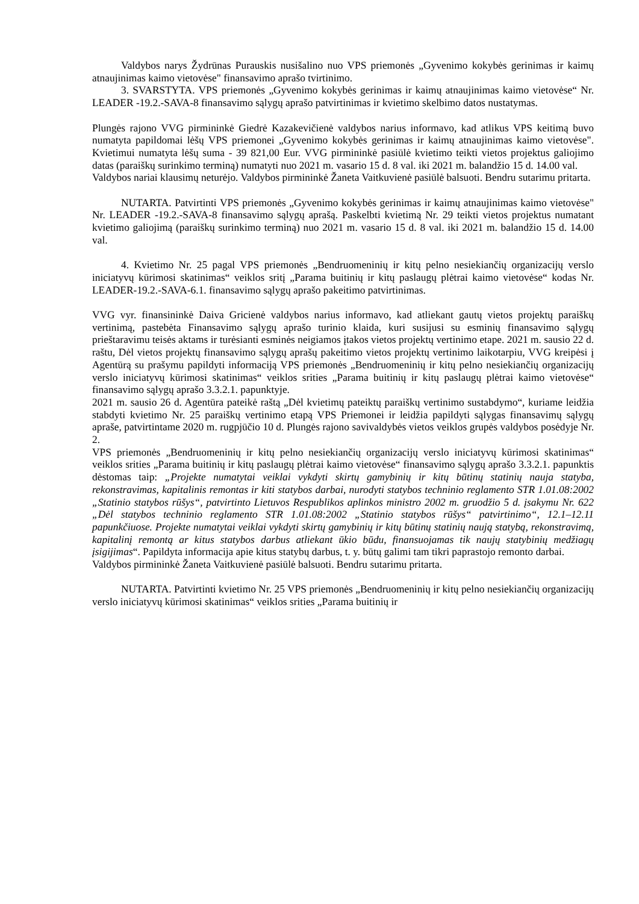Valdybos narys Žydrūnas Purauskis nusišalino nuo VPS priemonės „Gyvenimo kokybės gerinimas ir kaimų atnaujinimas kaimo vietovėse" finansavimo aprašo tvirtinimo.
3. SVARSTYTA. VPS priemonės „Gyvenimo kokybės gerinimas ir kaimų atnaujinimas kaimo vietovėse“ Nr. LEADER -19.2.-SAVA-8 finansavimo sąlygų aprašo patvirtinimas ir kvietimo skelbimo datos nustatymas.
Plungės rajono VVG pirmininkė Giedrė Kazakevičienė valdybos narius informavo, kad atlikus VPS keitimą buvo numatyta papildomai lėšų VPS priemonei „Gyvenimo kokybės gerinimas ir kaimų atnaujinimas kaimo vietovėse". Kvietimui numatyta lėšų suma - 39 821,00 Eur. VVG pirmininkė pasiūlė kvietimo teikti vietos projektus galiojimo datas (paraiškų surinkimo terminą) numatyti nuo 2021 m. vasario 15 d. 8 val. iki 2021 m. balandžio 15 d. 14.00 val.
Valdybos nariai klausimų neturėjo. Valdybos pirmininkė Žaneta Vaitkuvienė pasiūlė balsuoti. Bendru sutarimu pritarta.
NUTARTA. Patvirtinti VPS priemonės „Gyvenimo kokybės gerinimas ir kaimų atnaujinimas kaimo vietovėse" Nr. LEADER -19.2.-SAVA-8 finansavimo sąlygų aprašą. Paskelbti kvietimą Nr. 29 teikti vietos projektus numatant kvietimo galiojimą (paraiškų surinkimo terminą) nuo 2021 m. vasario 15 d. 8 val. iki 2021 m. balandžio 15 d. 14.00 val.
4. Kvietimo Nr. 25 pagal VPS priemonės „Bendruomeninių ir kitų pelno nesiekiančių organizacijų verslo iniciatyvų kūrimosi skatinimas“ veiklos sritį „Parama buitinių ir kitų paslaugų plėtrai kaimo vietovėse“ kodas Nr. LEADER-19.2.-SAVA-6.1. finansavimo sąlygų aprašo pakeitimo patvirtinimas.
VVG vyr. finansininkė Daiva Gricienė valdybos narius informavo, kad atliekant gautų vietos projektų paraiškų vertinimą, pastebėta Finansavimo sąlygų aprašo turinio klaida, kuri susijusi su esminių finansavimo sąlygų prieštaravimu teisės aktams ir turėsianti esminės neigiamos įtakos vietos projektų vertinimo etape. 2021 m. sausio 22 d. raštu, Dėl vietos projektų finansavimo sąlygų aprašų pakeitimo vietos projektų vertinimo laikotarpiu, VVG kreipėsi į Agentūrą su prašymu papildyti informaciją VPS priemonės „Bendruomeninių ir kitų pelno nesiekiančių organizacijų verslo iniciatyvų kūrimosi skatinimas“ veiklos srities „Parama buitinių ir kitų paslaugų plėtrai kaimo vietovėse“ finansavimo sąlygų aprašo 3.3.2.1. papunktyje.
2021 m. sausio 26 d. Agentūra pateikė raštą „Dėl kvietimų pateiktų paraiškų vertinimo sustabdymo“, kuriame leidžia stabdyti kvietimo Nr. 25 paraiškų vertinimo etapą VPS Priemonei ir leidžia papildyti sąlygas finansavimų sąlygų apraše, patvirtintame 2020 m. rugpjūčio 10 d. Plungės rajono savivaldybės vietos veiklos grupės valdybos posėdyje Nr. 2.
VPS priemonės „Bendruomeninių ir kitų pelno nesiekiančių organizacijų verslo iniciatyvų kūrimosi skatinimas“ veiklos srities „Parama buitinių ir kitų paslaugų plėtrai kaimo vietovėse“ finansavimo sąlygų aprašo 3.3.2.1. papunktis dėstomas taip: „Projekte numatytai veiklai vykdyti skirtų gamybinių ir kitų būtinų statinių nauja statyba, rekonstravimas, kapitalinis remontas ir kiti statybos darbai, nurodyti statybos techninio reglamento STR 1.01.08:2002 „Statinio statybos rūšys“, patvirtinto Lietuvos Respublikos aplinkos ministro 2002 m. gruodžio 5 d. įsakymu Nr. 622 „Dėl statybos techninio reglamento STR 1.01.08:2002 „Statinio statybos rūšys“ patvirtinimo“, 12.1–12.11 papunkčiuose. Projekte numatytai veiklai vykdyti skirtų gamybinių ir kitų būtinų statinių naują statybą, rekonstravimą, kapitalinį remontą ar kitus statybos darbus atliekant ūkio būdu, finansuojamas tik naujų statybinių medžiagų įsigijimas“. Papildyta informacija apie kitus statybų darbus, t. y. būtų galimi tam tikri paprastojo remonto darbai.
Valdybos pirmininkė Žaneta Vaitkuvienė pasiūlė balsuoti. Bendru sutarimu pritarta.
NUTARTA. Patvirtinti kvietimo Nr. 25 VPS priemonės „Bendruomeninių ir kitų pelno nesiekiančių organizacijų verslo iniciatyvų kūrimosi skatinimas“ veiklos srities „Parama buitinių ir